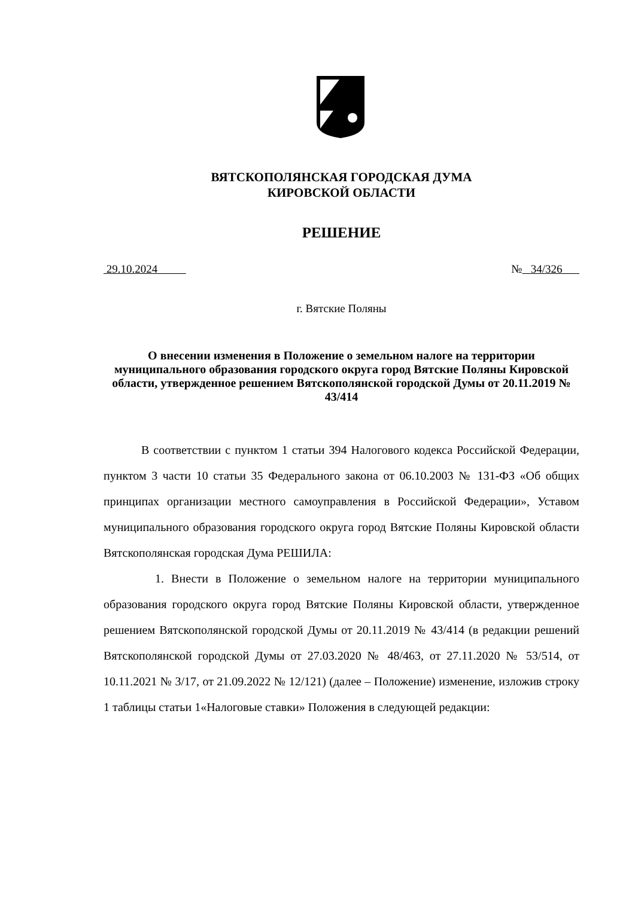ВЯТСКОПОЛЯНСКАЯ ГОРОДСКАЯ ДУМА
КИРОВСКОЙ ОБЛАСТИ
РЕШЕНИЕ
29.10.2024 № 34/326
г. Вятские Поляны
О внесении изменения в Положение о земельном налоге на территории муниципального образования городского округа город Вятские Поляны Кировской области, утвержденное решением Вятскополянской городской Думы от 20.11.2019 № 43/414
В соответствии с пунктом 1 статьи 394 Налогового кодекса Российской Федерации, пунктом 3 части 10 статьи 35 Федерального закона от 06.10.2003 № 131-ФЗ «Об общих принципах организации местного самоуправления в Российской Федерации», Уставом муниципального образования городского округа город Вятские Поляны Кировской области Вятскополянская городская Дума РЕШИЛА:
1. Внести в Положение о земельном налоге на территории муниципального образования городского округа город Вятские Поляны Кировской области, утвержденное решением Вятскополянской городской Думы от 20.11.2019 № 43/414 (в редакции решений Вятскополянской городской Думы от 27.03.2020 № 48/463, от 27.11.2020 № 53/514, от 10.11.2021 № 3/17, от 21.09.2022 № 12/121) (далее – Положение) изменение, изложив строку 1 таблицы статьи 1«Налоговые ставки» Положения в следующей редакции: